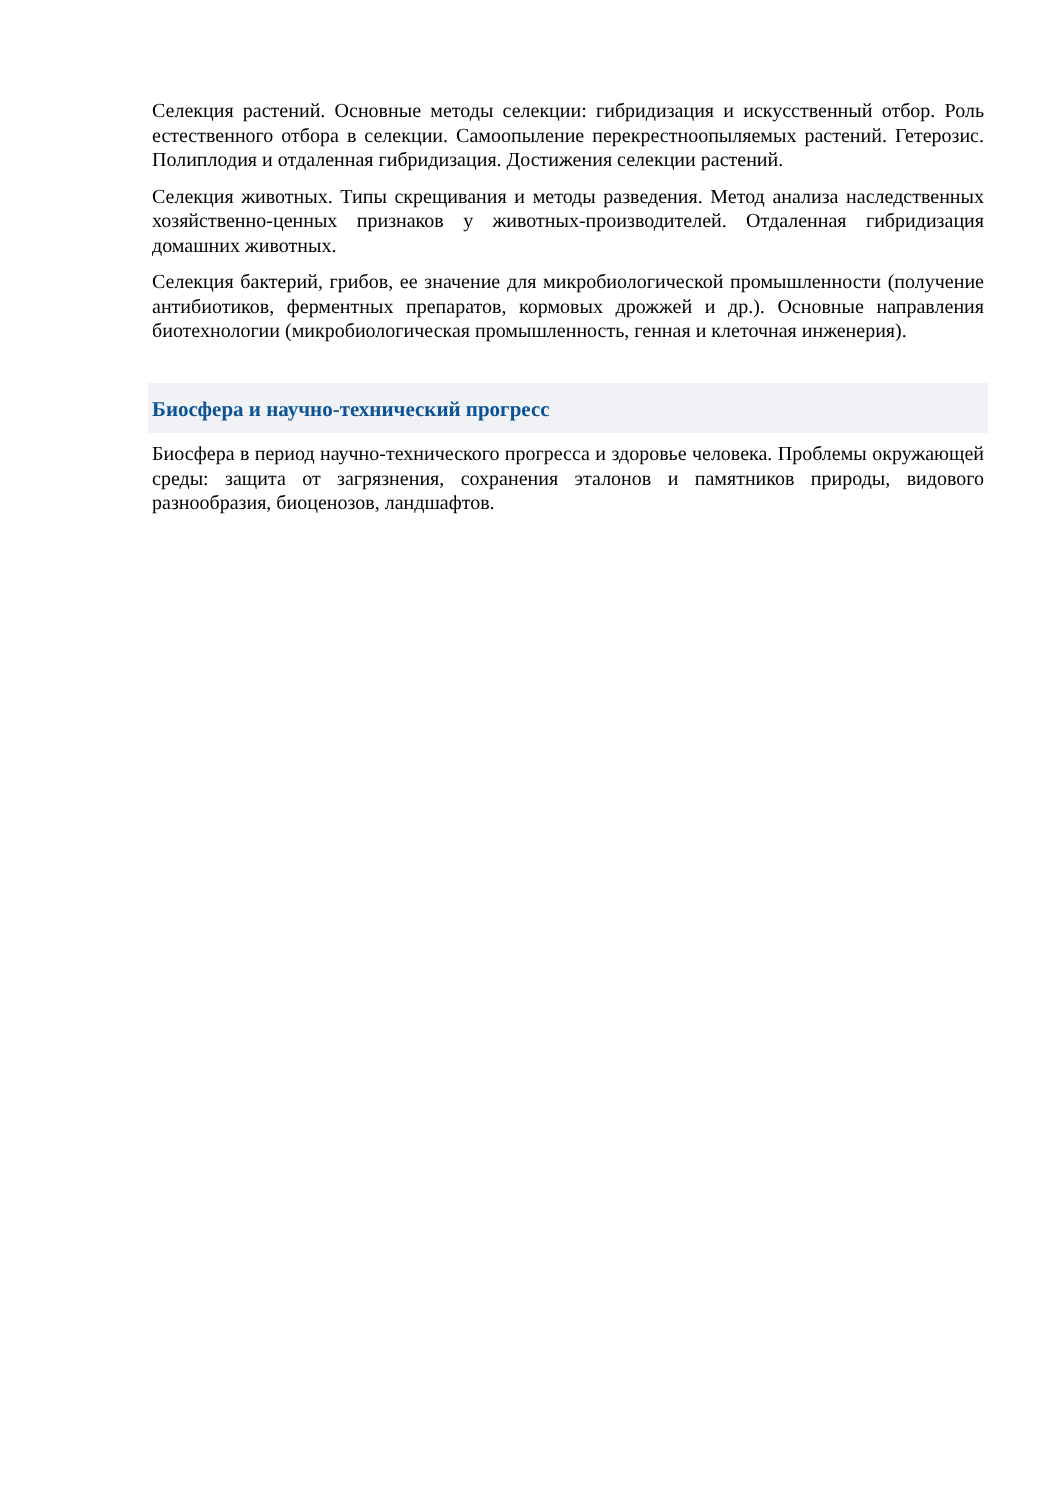Селекция растений. Основные методы селекции: гибридизация и искусственный отбор. Роль естественного отбора в селекции. Самоопыление перекрестноопыляемых растений. Гетерозис. Полиплодия и отдаленная гибридизация. Достижения селекции растений.
Селекция животных. Типы скрещивания и методы разведения. Метод анализа наследственных хозяйственно-ценных признаков у животных-производителей. Отдаленная гибридизация домашних животных.
Селекция бактерий, грибов, ее значение для микробиологической промышленности (получение антибиотиков, ферментных препаратов, кормовых дрожжей и др.). Основные направления биотехнологии (микробиологическая промышленность, генная и клеточная инженерия).
Биосфера и научно-технический прогресс
Биосфера в период научно-технического прогресса и здоровье человека. Проблемы окружающей среды: защита от загрязнения, сохранения эталонов и памятников природы, видового разнообразия, биоценозов, ландшафтов.